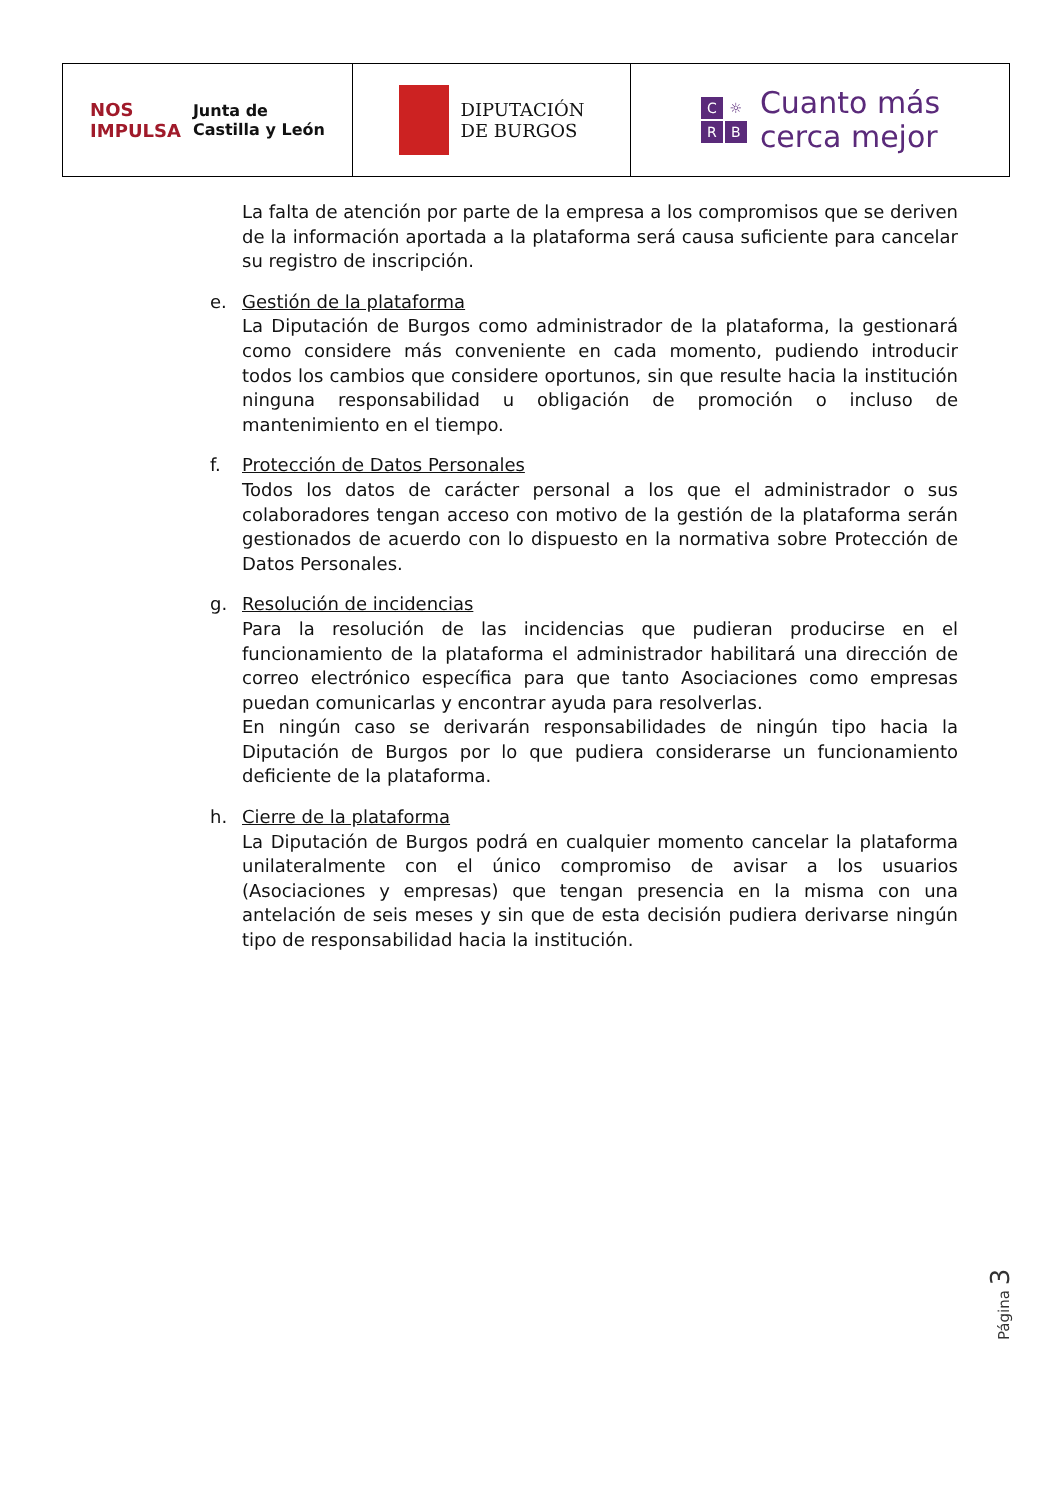NOS
IMPULSA Junta de
Castilla y León
DIPUTACIÓN
DE BURGOS
C ☼
R B Cuanto más
cerca mejor
La falta de atención por parte de la empresa a los compromisos que se deriven de la información aportada a la plataforma será causa suficiente para cancelar su registro de inscripción.
e. Gestión de la plataforma
La Diputación de Burgos como administrador de la plataforma, la gestionará como considere más conveniente en cada momento, pudiendo introducir todos los cambios que considere oportunos, sin que resulte hacia la institución ninguna responsabilidad u obligación de promoción o incluso de mantenimiento en el tiempo.
f. Protección de Datos Personales
Todos los datos de carácter personal a los que el administrador o sus colaboradores tengan acceso con motivo de la gestión de la plataforma serán gestionados de acuerdo con lo dispuesto en la normativa sobre Protección de Datos Personales.
g. Resolución de incidencias
Para la resolución de las incidencias que pudieran producirse en el funcionamiento de la plataforma el administrador habilitará una dirección de correo electrónico específica para que tanto Asociaciones como empresas puedan comunicarlas y encontrar ayuda para resolverlas.
En ningún caso se derivarán responsabilidades de ningún tipo hacia la Diputación de Burgos por lo que pudiera considerarse un funcionamiento deficiente de la plataforma.
h. Cierre de la plataforma
La Diputación de Burgos podrá en cualquier momento cancelar la plataforma unilateralmente con el único compromiso de avisar a los usuarios (Asociaciones y empresas) que tengan presencia en la misma con una antelación de seis meses y sin que de esta decisión pudiera derivarse ningún tipo de responsabilidad hacia la institución.
Página 3